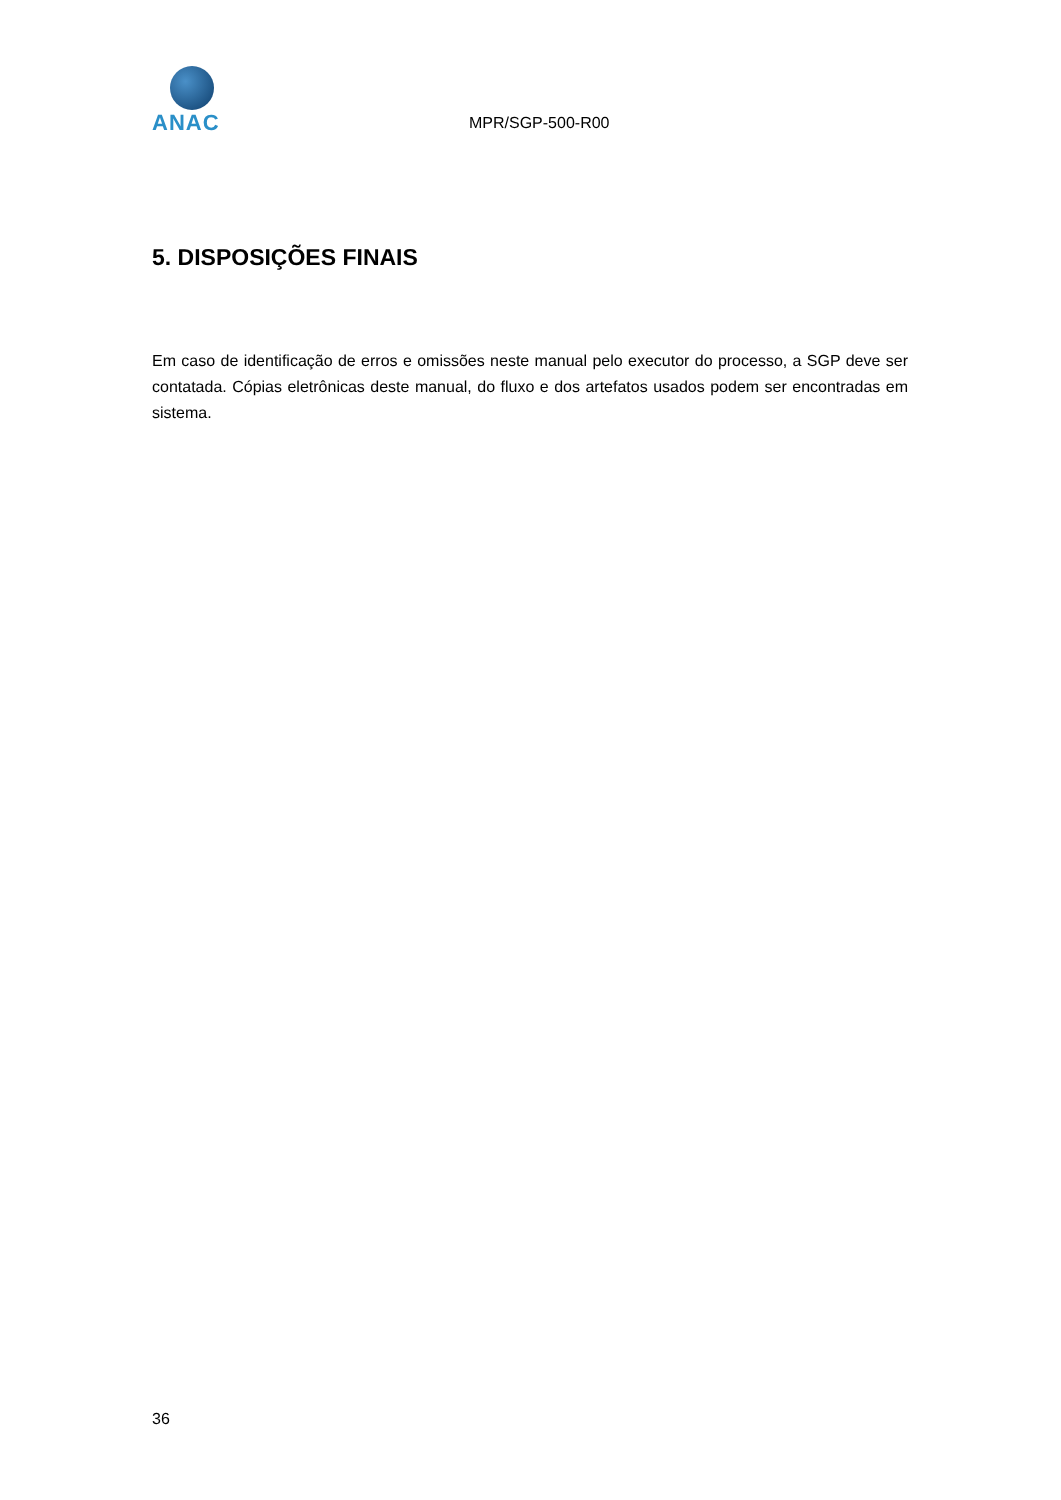ANAC
MPR/SGP-500-R00
5. DISPOSIÇÕES FINAIS
Em caso de identificação de erros e omissões neste manual pelo executor do processo, a SGP deve ser contatada. Cópias eletrônicas deste manual, do fluxo e dos artefatos usados podem ser encontradas em sistema.
36